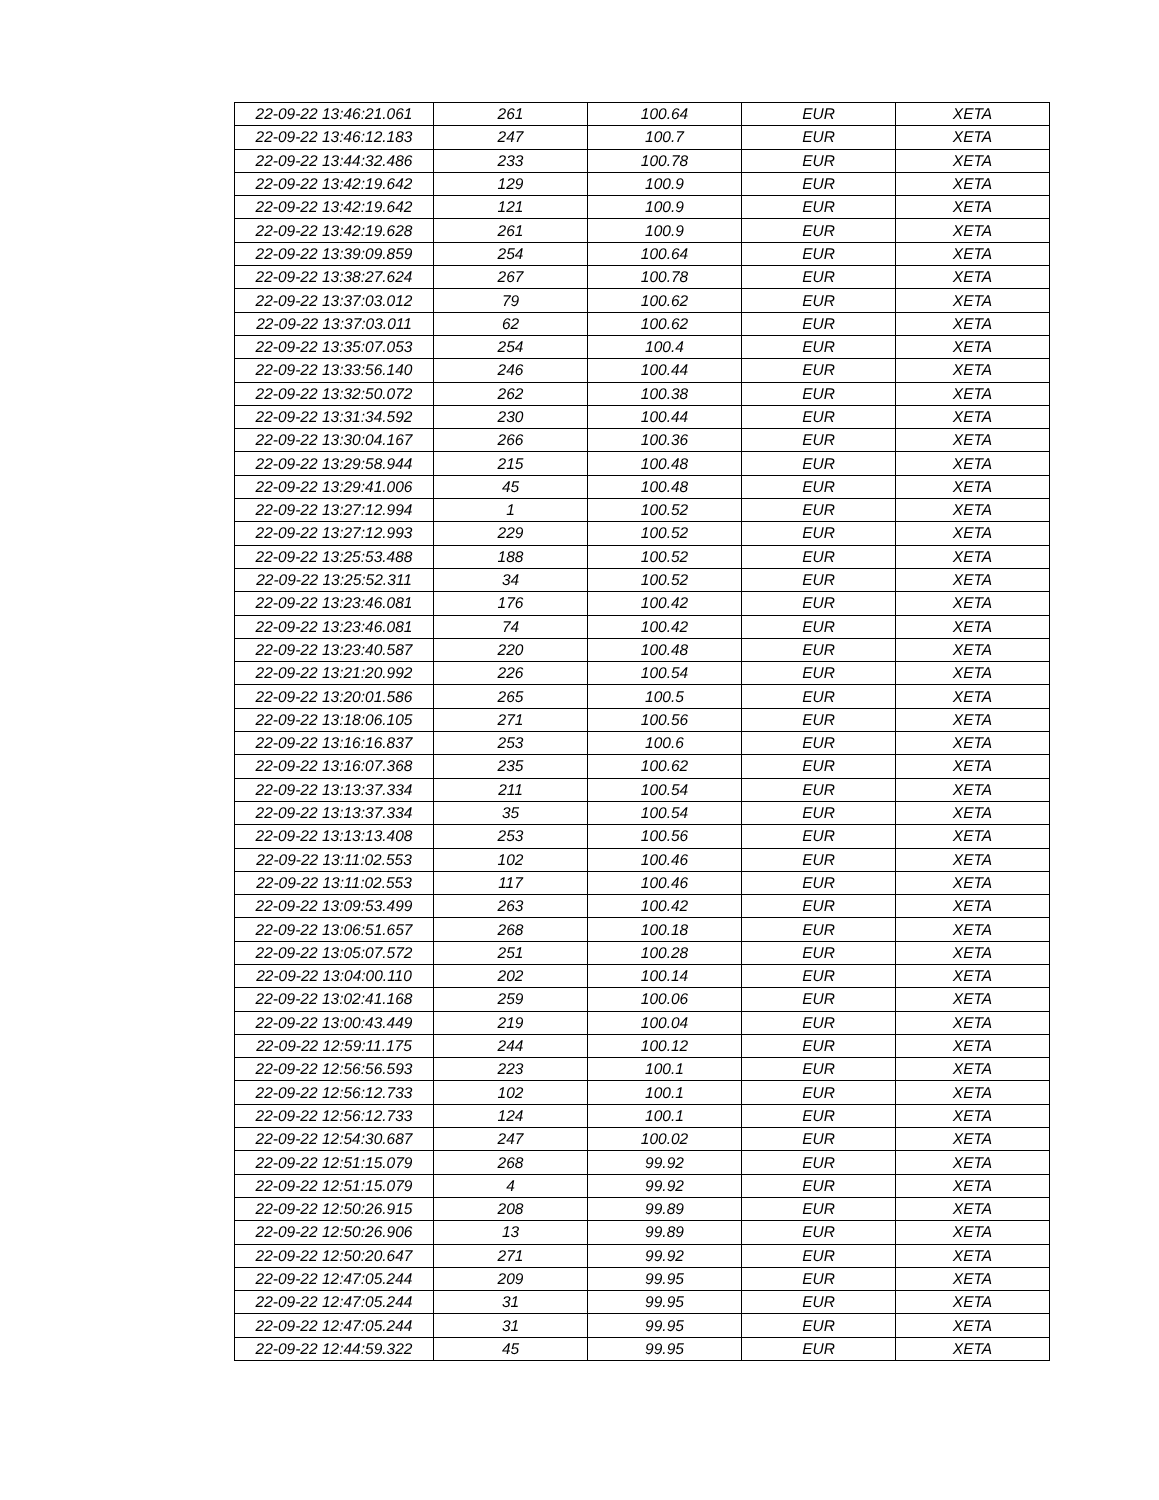| 22-09-22 13:46:21.061 | 261 | 100.64 | EUR | XETA |
| 22-09-22 13:46:12.183 | 247 | 100.7 | EUR | XETA |
| 22-09-22 13:44:32.486 | 233 | 100.78 | EUR | XETA |
| 22-09-22 13:42:19.642 | 129 | 100.9 | EUR | XETA |
| 22-09-22 13:42:19.642 | 121 | 100.9 | EUR | XETA |
| 22-09-22 13:42:19.628 | 261 | 100.9 | EUR | XETA |
| 22-09-22 13:39:09.859 | 254 | 100.64 | EUR | XETA |
| 22-09-22 13:38:27.624 | 267 | 100.78 | EUR | XETA |
| 22-09-22 13:37:03.012 | 79 | 100.62 | EUR | XETA |
| 22-09-22 13:37:03.011 | 62 | 100.62 | EUR | XETA |
| 22-09-22 13:35:07.053 | 254 | 100.4 | EUR | XETA |
| 22-09-22 13:33:56.140 | 246 | 100.44 | EUR | XETA |
| 22-09-22 13:32:50.072 | 262 | 100.38 | EUR | XETA |
| 22-09-22 13:31:34.592 | 230 | 100.44 | EUR | XETA |
| 22-09-22 13:30:04.167 | 266 | 100.36 | EUR | XETA |
| 22-09-22 13:29:58.944 | 215 | 100.48 | EUR | XETA |
| 22-09-22 13:29:41.006 | 45 | 100.48 | EUR | XETA |
| 22-09-22 13:27:12.994 | 1 | 100.52 | EUR | XETA |
| 22-09-22 13:27:12.993 | 229 | 100.52 | EUR | XETA |
| 22-09-22 13:25:53.488 | 188 | 100.52 | EUR | XETA |
| 22-09-22 13:25:52.311 | 34 | 100.52 | EUR | XETA |
| 22-09-22 13:23:46.081 | 176 | 100.42 | EUR | XETA |
| 22-09-22 13:23:46.081 | 74 | 100.42 | EUR | XETA |
| 22-09-22 13:23:40.587 | 220 | 100.48 | EUR | XETA |
| 22-09-22 13:21:20.992 | 226 | 100.54 | EUR | XETA |
| 22-09-22 13:20:01.586 | 265 | 100.5 | EUR | XETA |
| 22-09-22 13:18:06.105 | 271 | 100.56 | EUR | XETA |
| 22-09-22 13:16:16.837 | 253 | 100.6 | EUR | XETA |
| 22-09-22 13:16:07.368 | 235 | 100.62 | EUR | XETA |
| 22-09-22 13:13:37.334 | 211 | 100.54 | EUR | XETA |
| 22-09-22 13:13:37.334 | 35 | 100.54 | EUR | XETA |
| 22-09-22 13:13:13.408 | 253 | 100.56 | EUR | XETA |
| 22-09-22 13:11:02.553 | 102 | 100.46 | EUR | XETA |
| 22-09-22 13:11:02.553 | 117 | 100.46 | EUR | XETA |
| 22-09-22 13:09:53.499 | 263 | 100.42 | EUR | XETA |
| 22-09-22 13:06:51.657 | 268 | 100.18 | EUR | XETA |
| 22-09-22 13:05:07.572 | 251 | 100.28 | EUR | XETA |
| 22-09-22 13:04:00.110 | 202 | 100.14 | EUR | XETA |
| 22-09-22 13:02:41.168 | 259 | 100.06 | EUR | XETA |
| 22-09-22 13:00:43.449 | 219 | 100.04 | EUR | XETA |
| 22-09-22 12:59:11.175 | 244 | 100.12 | EUR | XETA |
| 22-09-22 12:56:56.593 | 223 | 100.1 | EUR | XETA |
| 22-09-22 12:56:12.733 | 102 | 100.1 | EUR | XETA |
| 22-09-22 12:56:12.733 | 124 | 100.1 | EUR | XETA |
| 22-09-22 12:54:30.687 | 247 | 100.02 | EUR | XETA |
| 22-09-22 12:51:15.079 | 268 | 99.92 | EUR | XETA |
| 22-09-22 12:51:15.079 | 4 | 99.92 | EUR | XETA |
| 22-09-22 12:50:26.915 | 208 | 99.89 | EUR | XETA |
| 22-09-22 12:50:26.906 | 13 | 99.89 | EUR | XETA |
| 22-09-22 12:50:20.647 | 271 | 99.92 | EUR | XETA |
| 22-09-22 12:47:05.244 | 209 | 99.95 | EUR | XETA |
| 22-09-22 12:47:05.244 | 31 | 99.95 | EUR | XETA |
| 22-09-22 12:47:05.244 | 31 | 99.95 | EUR | XETA |
| 22-09-22 12:44:59.322 | 45 | 99.95 | EUR | XETA |